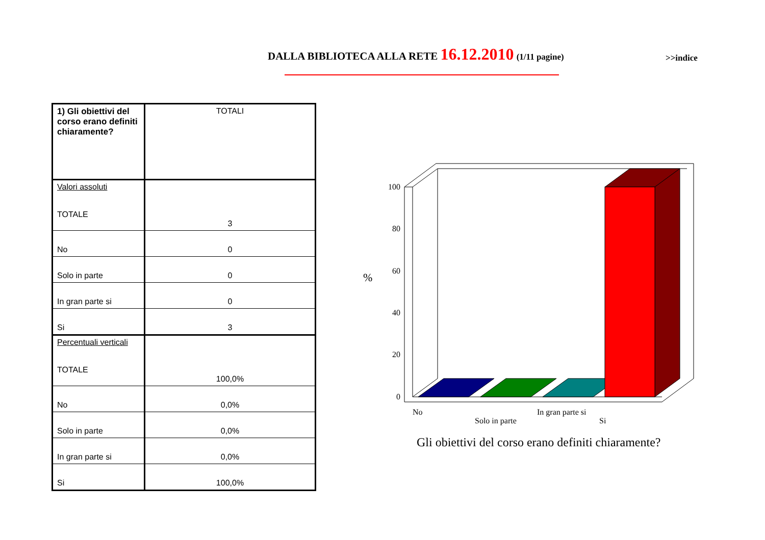DALLA BIBLIOTECA ALLA RETE 16.12.2010 (1/11 pagine)
>>indice
| 1) Gli obiettivi del corso erano definiti chiaramente? | TOTALI |
| Valori assoluti TOTALE | 3 |
| No | 0 |
| Solo in parte | 0 |
| In gran parte si | 0 |
| Si | 3 |
| Percentuali verticali TOTALE | 100,0% |
| No | 0,0% |
| Solo in parte | 0,0% |
| In gran parte si | 0,0% |
| Si | 100,0% |
100
80
60
40
20
0
%
No
Solo in parte
In gran parte si
Si
Gli obiettivi del corso erano definiti chiaramente?